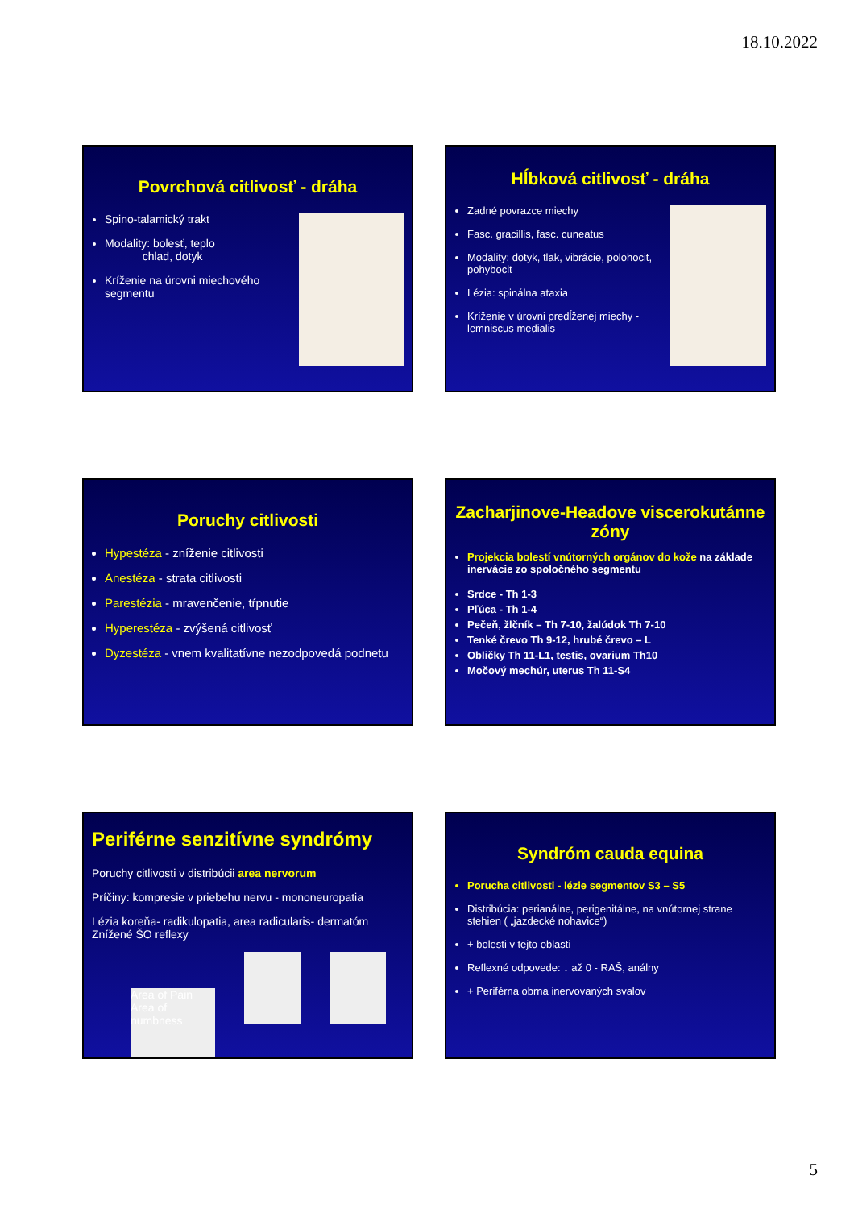18.10.2022
Povrchová citlivosť - dráha
Spino-talamický trakt
Modality: bolesť, teplo
chlad, dotyk
Kríženie na úrovni miechového segmentu
Hĺbková citlivosť - dráha
Zadné povrazce miechy
Fasc. gracillis, fasc. cuneatus
Modality: dotyk, tlak, vibrácie, polohocit, pohybocit
Lézia: spinálna ataxia
Kríženie v úrovni predĺženej miechy - lemniscus medialis
Poruchy citlivosti
Hypestéza - zníženie citlivosti
Anestéza - strata citlivosti
Parestézia - mravenčenie, tŕpnutie
Hyperestéza - zvýšená citlivosť
Dyzestéza - vnem kvalitatívne nezodpovedá podnetu
Zacharjinove-Headove viscerokutánne zóny
Projekcia bolestí vnútorných orgánov do kože na základe inervácie zo spoločného segmentu
Srdce - Th 1-3
Pľúca - Th 1-4
Pečeň, žlčník – Th 7-10, žalúdok Th 7-10
Tenké črevo Th 9-12, hrubé črevo – L
Obličky Th 11-L1, testis, ovarium Th10
Močový mechúr, uterus Th 11-S4
Periférne senzitívne syndrómy
Poruchy citlivosti v distribúcii area nervorum
Príčiny: kompresie v priebehu nervu - mononeuropatia
Lézia koreňa- radikulopatia, area radicularis- dermatóm
Znížené ŠO reflexy
Area of Pain Area of numbness
Syndróm cauda equina
Porucha citlivosti - lézie segmentov S3 – S5
Distribúcia: perianálne, perigenitálne, na vnútornej strane stehien ( „jazdecké nohavice“)
+ bolesti v tejto oblasti
Reflexné odpovede: ↓ až 0 - RAŠ, análny
+ Periférna obrna inervovaných svalov
5